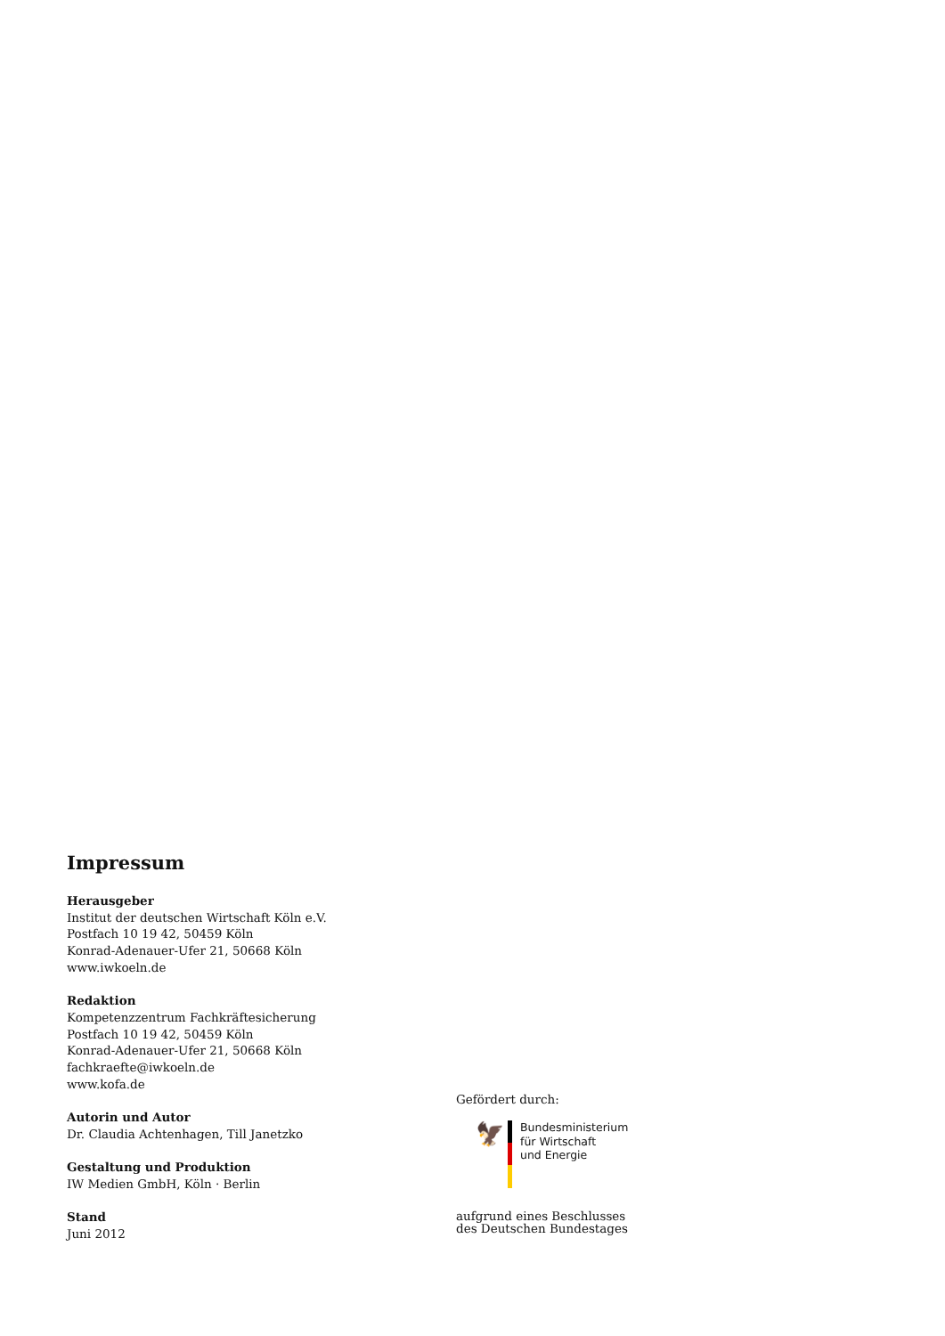Impressum
Herausgeber
Institut der deutschen Wirtschaft Köln e.V.
Postfach 10 19 42, 50459 Köln
Konrad-Adenauer-Ufer 21, 50668 Köln
www.iwkoeln.de
Redaktion
Kompetenzzentrum Fachkräftesicherung
Postfach 10 19 42, 50459 Köln
Konrad-Adenauer-Ufer 21, 50668 Köln
fachkraefte@iwkoeln.de
www.kofa.de
Autorin und Autor
Dr. Claudia Achtenhagen, Till Janetzko
Gestaltung und Produktion
IW Medien GmbH, Köln · Berlin
Stand
Juni 2012
Gefördert durch:
🦅
Bundesministerium
für Wirtschaft
und Energie
aufgrund eines Beschlusses
des Deutschen Bundestages